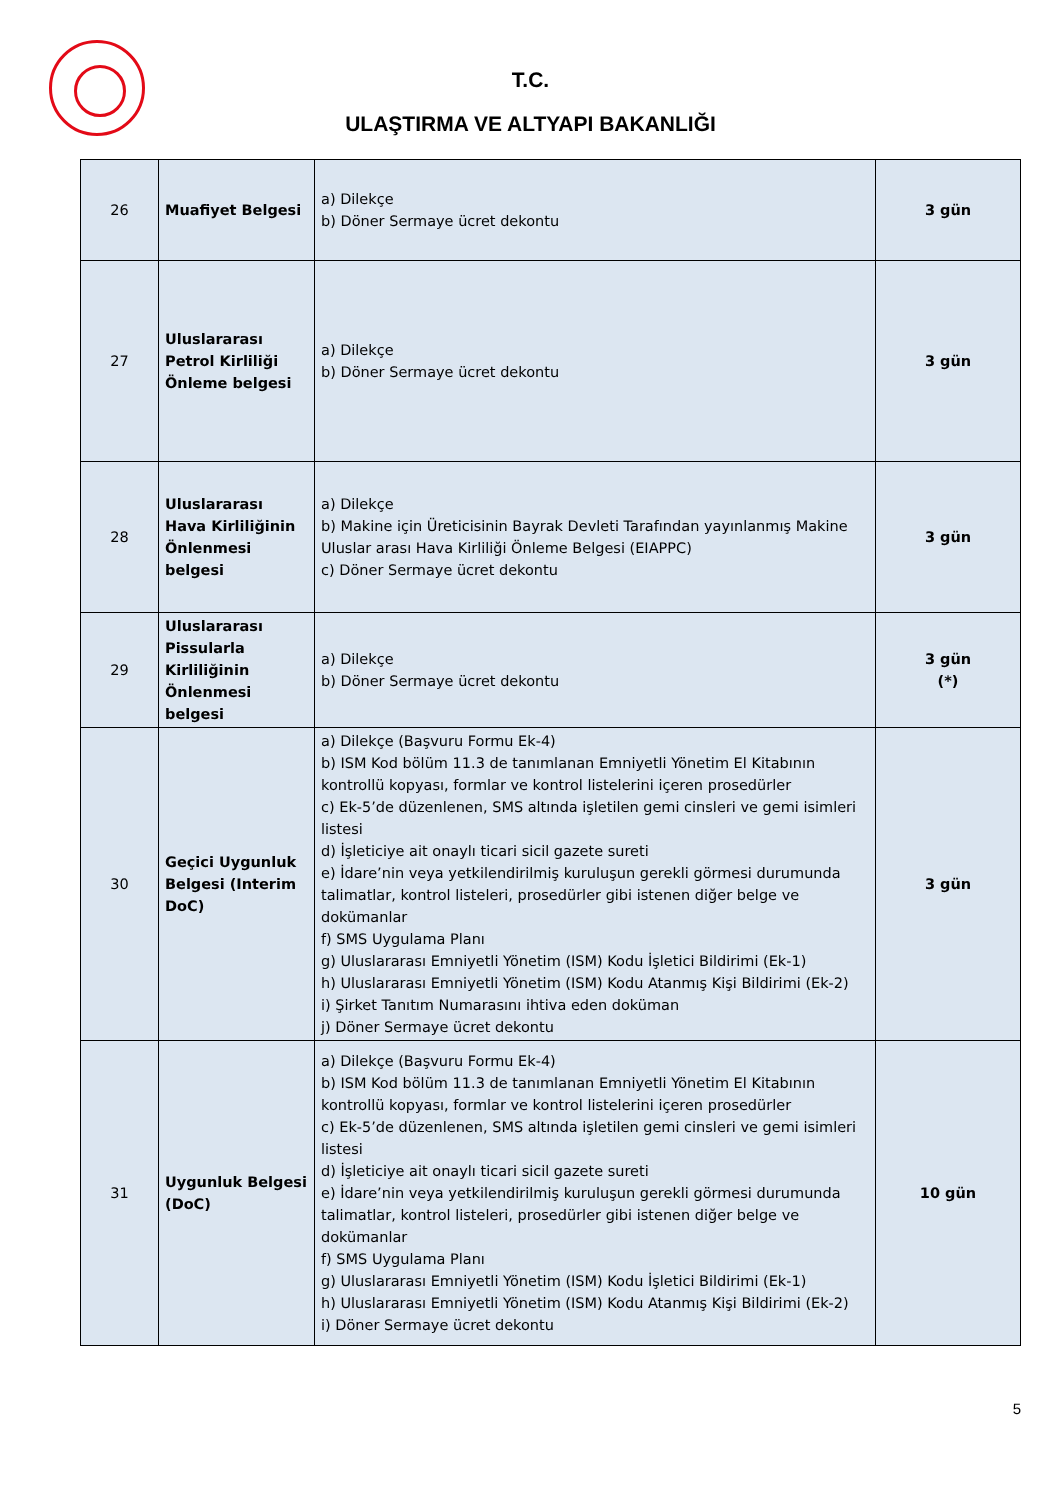T.C.
ULAŞTIRMA VE ALTYAPI BAKANLIĞI
| 26 | Muafiyet Belgesi | a) Dilekçe b) Döner Sermaye ücret dekontu | 3 gün |
| 27 | Uluslararası Petrol Kirliliği Önleme belgesi | a) Dilekçe b) Döner Sermaye ücret dekontu | 3 gün |
| 28 | Uluslararası Hava Kirliliğinin Önlenmesi belgesi | a) Dilekçe b) Makine için Üreticisinin Bayrak Devleti Tarafından yayınlanmış Makine Uluslar arası Hava Kirliliği Önleme Belgesi (EIAPPC) c) Döner Sermaye ücret dekontu | 3 gün |
| 29 | Uluslararası Pissularla Kirliliğinin Önlenmesi belgesi | a) Dilekçe b) Döner Sermaye ücret dekontu | 3 gün (*) |
| 30 | Geçici Uygunluk Belgesi (Interim DoC) | a) Dilekçe (Başvuru Formu Ek-4) b) ISM Kod bölüm 11.3 de tanımlanan Emniyetli Yönetim El Kitabının kontrollü kopyası, formlar ve kontrol listelerini içeren prosedürler c) Ek-5’de düzenlenen, SMS altında işletilen gemi cinsleri ve gemi isimleri listesi d) İşleticiye ait onaylı ticari sicil gazete sureti e) İdare’nin veya yetkilendirilmiş kuruluşun gerekli görmesi durumunda talimatlar, kontrol listeleri, prosedürler gibi istenen diğer belge ve dokümanlar f) SMS Uygulama Planı g) Uluslararası Emniyetli Yönetim (ISM) Kodu İşletici Bildirimi (Ek-1) h) Uluslararası Emniyetli Yönetim (ISM) Kodu Atanmış Kişi Bildirimi (Ek-2) i) Şirket Tanıtım Numarasını ihtiva eden doküman j) Döner Sermaye ücret dekontu | 3 gün |
| 31 | Uygunluk Belgesi (DoC) | a) Dilekçe (Başvuru Formu Ek-4) b) ISM Kod bölüm 11.3 de tanımlanan Emniyetli Yönetim El Kitabının kontrollü kopyası, formlar ve kontrol listelerini içeren prosedürler c) Ek-5’de düzenlenen, SMS altında işletilen gemi cinsleri ve gemi isimleri listesi d) İşleticiye ait onaylı ticari sicil gazete sureti e) İdare’nin veya yetkilendirilmiş kuruluşun gerekli görmesi durumunda talimatlar, kontrol listeleri, prosedürler gibi istenen diğer belge ve dokümanlar f) SMS Uygulama Planı g) Uluslararası Emniyetli Yönetim (ISM) Kodu İşletici Bildirimi (Ek-1) h) Uluslararası Emniyetli Yönetim (ISM) Kodu Atanmış Kişi Bildirimi (Ek-2) i) Döner Sermaye ücret dekontu | 10 gün |
5